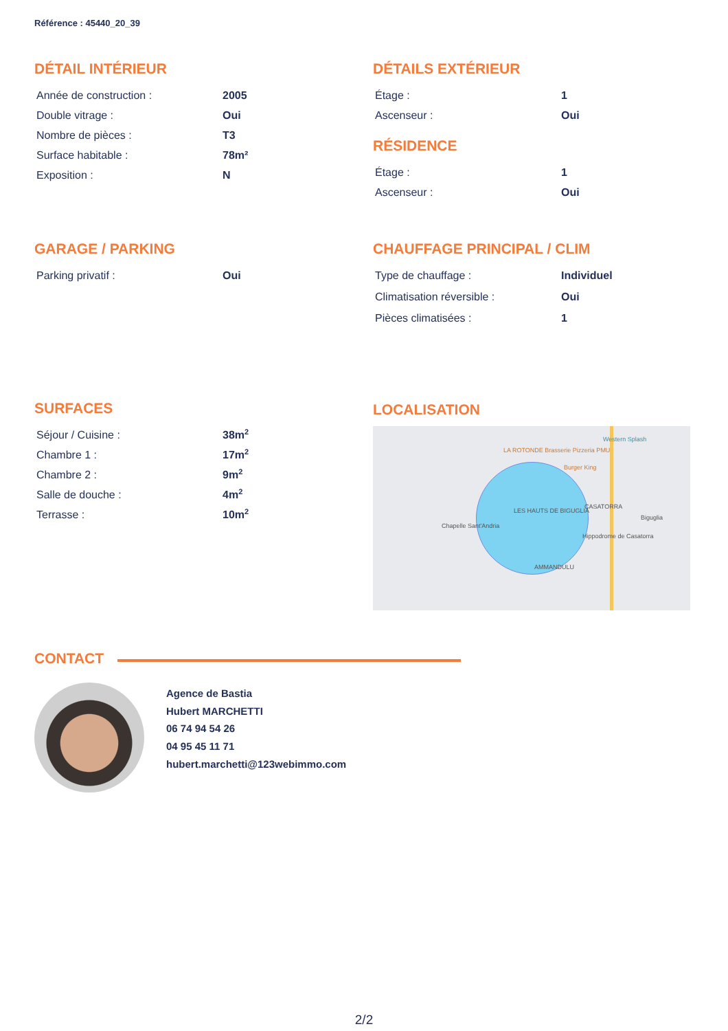Référence : 45440_20_39
DÉTAIL INTÉRIEUR
| Année de construction : | 2005 |
| Double vitrage : | Oui |
| Nombre de pièces : | T3 |
| Surface habitable : | 78m² |
| Exposition : | N |
DÉTAILS EXTÉRIEUR
| Étage : | 1 |
| Ascenseur : | Oui |
RÉSIDENCE
| Étage : | 1 |
| Ascenseur : | Oui |
GARAGE / PARKING
| Parking privatif : | Oui |
CHAUFFAGE PRINCIPAL / CLIM
| Type de chauffage : | Individuel |
| Climatisation réversible : | Oui |
| Pièces climatisées : | 1 |
SURFACES
| Séjour / Cuisine : | 38m<sup>2</sup> |
| Chambre 1 : | 17m<sup>2</sup> |
| Chambre 2 : | 9m<sup>2</sup> |
| Salle de douche : | 4m<sup>2</sup> |
| Terrasse : | 10m<sup>2</sup> |
LOCALISATION
Western Splash
LA ROTONDE Brasserie Pizzeria PMU
Burger King
LES HAUTS DE BIGUGLIA
CASATORRA
Biguglia
Chapelle Sant'Andria
Hippodrome de Casatorra
AMMANDULU
CONTACT
Agence de Bastia
Hubert MARCHETTI
06 74 94 54 26
04 95 45 11 71
hubert.marchetti@123webimmo.com
2/2